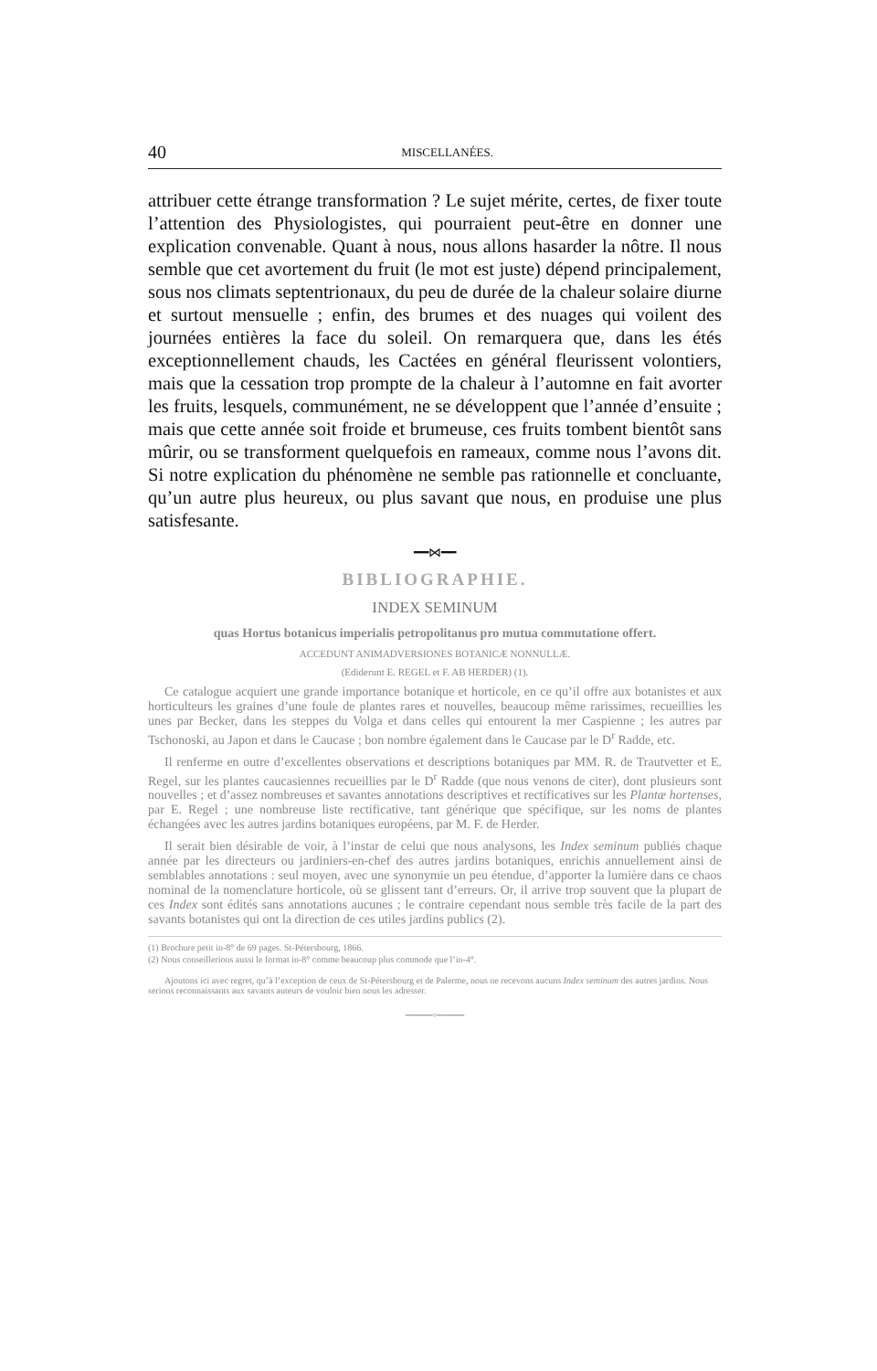40 MISCELLANÉES.
attribuer cette étrange transformation ? Le sujet mérite, certes, de fixer toute l’attention des Physiologistes, qui pourraient peut-être en donner une explication convenable. Quant à nous, nous allons hasarder la nôtre. Il nous semble que cet avortement du fruit (le mot est juste) dépend principalement, sous nos climats septentrionaux, du peu de durée de la chaleur solaire diurne et surtout mensuelle ; enfin, des brumes et des nuages qui voilent des journées entières la face du soleil. On remarquera que, dans les étés exceptionnellement chauds, les Cactées en général fleurissent volontiers, mais que la cessation trop prompte de la chaleur à l’automne en fait avorter les fruits, lesquels, communément, ne se développent que l’année d’ensuite ; mais que cette année soit froide et brumeuse, ces fruits tombent bientôt sans mûrir, ou se transforment quelquefois en rameaux, comme nous l’avons dit. Si notre explication du phénomène ne semble pas rationnelle et concluante, qu’un autre plus heureux, ou plus savant que nous, en produise une plus satisfesante.
━━⋈━━
BIBLIOGRAPHIE.
INDEX SEMINUM
quas Hortus botanicus imperialis petropolitanus pro mutua commutatione offert.
ACCEDUNT ANIMADVERSIONES BOTANICÆ NONNULLÆ.
(Ediderunt E. REGEL et F. AB HERDER) (1).
Ce catalogue acquiert une grande importance botanique et horticole, en ce qu’il offre aux botanistes et aux horticulteurs les graines d’une foule de plantes rares et nouvelles, beaucoup même rarissimes, recueillies les unes par Becker, dans les steppes du Volga et dans celles qui entourent la mer Caspienne ; les autres par Tschonoski, au Japon et dans le Caucase ; bon nombre également dans le Caucase par le D<sup>r</sup> Radde, etc.
Il renferme en outre d’excellentes observations et descriptions botaniques par MM. R. de Trautvetter et E. Regel, sur les plantes caucasiennes recueillies par le D<sup>r</sup> Radde (que nous venons de citer), dont plusieurs sont nouvelles ; et d’assez nombreuses et savantes annotations descriptives et rectificatives sur les Plantæ hortenses, par E. Regel ; une nombreuse liste rectificative, tant générique que spécifique, sur les noms de plantes échangées avec les autres jardins botaniques européens, par M. F. de Herder.
Il serait bien désirable de voir, à l’instar de celui que nous analysons, les Index seminum publiés chaque année par les directeurs ou jardiniers-en-chef des autres jardins botaniques, enrichis annuellement ainsi de semblables annotations : seul moyen, avec une synonymie un peu étendue, d’apporter la lumière dans ce chaos nominal de la nomenclature horticole, où se glissent tant d’erreurs. Or, il arrive trop souvent que la plupart de ces Index sont édités sans annotations aucunes ; le contraire cependant nous semble très facile de la part des savants botanistes qui ont la direction de ces utiles jardins publics (2).
(1) Brochure petit in-8° de 69 pages. St-Pétersbourg, 1866.
(2) Nous conseillerions aussi le format in-8° comme beaucoup plus commode que l’in-4°.
Ajoutons ici avec regret, qu’à l’exception de ceux de St-Pétersbourg et de Palerme, nous ne recevons aucuns Index seminum des autres jardins. Nous serions reconnaissants aux savants auteurs de vouloir bien nous les adresser.
───◦───